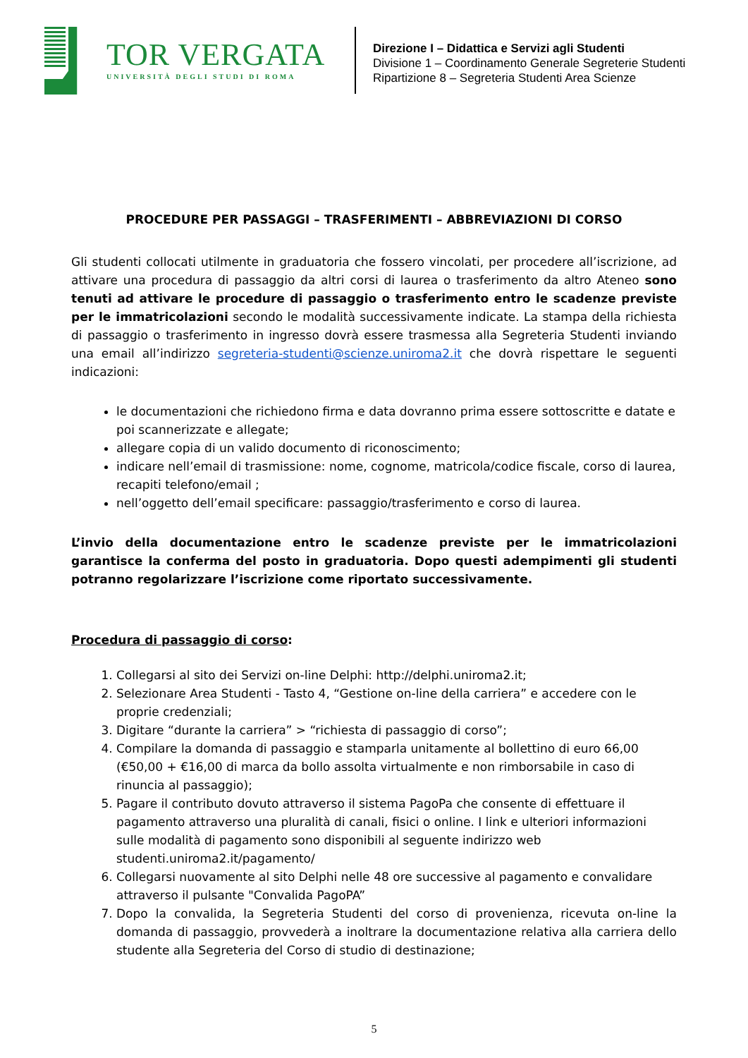TOR VERGATA
UNIVERSITÀ DEGLI STUDI DI ROMA
Direzione I – Didattica e Servizi agli Studenti
Divisione 1 – Coordinamento Generale Segreterie Studenti
Ripartizione 8 – Segreteria Studenti Area Scienze
PROCEDURE PER PASSAGGI – TRASFERIMENTI – ABBREVIAZIONI DI CORSO
Gli studenti collocati utilmente in graduatoria che fossero vincolati, per procedere all’iscrizione, ad attivare una procedura di passaggio da altri corsi di laurea o trasferimento da altro Ateneo sono tenuti ad attivare le procedure di passaggio o trasferimento entro le scadenze previste per le immatricolazioni secondo le modalità successivamente indicate. La stampa della richiesta di passaggio o trasferimento in ingresso dovrà essere trasmessa alla Segreteria Studenti inviando una email all’indirizzo segreteria-studenti@scienze.uniroma2.it che dovrà rispettare le seguenti indicazioni:
le documentazioni che richiedono firma e data dovranno prima essere sottoscritte e datate e poi scannerizzate e allegate;
allegare copia di un valido documento di riconoscimento;
indicare nell’email di trasmissione: nome, cognome, matricola/codice fiscale, corso di laurea, recapiti telefono/email ;
nell’oggetto dell’email specificare: passaggio/trasferimento e corso di laurea.
L’invio della documentazione entro le scadenze previste per le immatricolazioni garantisce la conferma del posto in graduatoria. Dopo questi adempimenti gli studenti potranno regolarizzare l’iscrizione come riportato successivamente.
Procedura di passaggio di corso:
1. Collegarsi al sito dei Servizi on-line Delphi: http://delphi.uniroma2.it;
2. Selezionare Area Studenti - Tasto 4, “Gestione on-line della carriera” e accedere con le proprie credenziali;
3. Digitare “durante la carriera” > “richiesta di passaggio di corso”;
4. Compilare la domanda di passaggio e stamparla unitamente al bollettino di euro 66,00 (€50,00 + €16,00 di marca da bollo assolta virtualmente e non rimborsabile in caso di rinuncia al passaggio);
5. Pagare il contributo dovuto attraverso il sistema PagoPa che consente di effettuare il pagamento attraverso una pluralità di canali, fisici o online. I link e ulteriori informazioni sulle modalità di pagamento sono disponibili al seguente indirizzo web studenti.uniroma2.it/pagamento/
6. Collegarsi nuovamente al sito Delphi nelle 48 ore successive al pagamento e convalidare attraverso il pulsante "Convalida PagoPA”
7. Dopo la convalida, la Segreteria Studenti del corso di provenienza, ricevuta on-line la domanda di passaggio, provvederà a inoltrare la documentazione relativa alla carriera dello studente alla Segreteria del Corso di studio di destinazione;
5